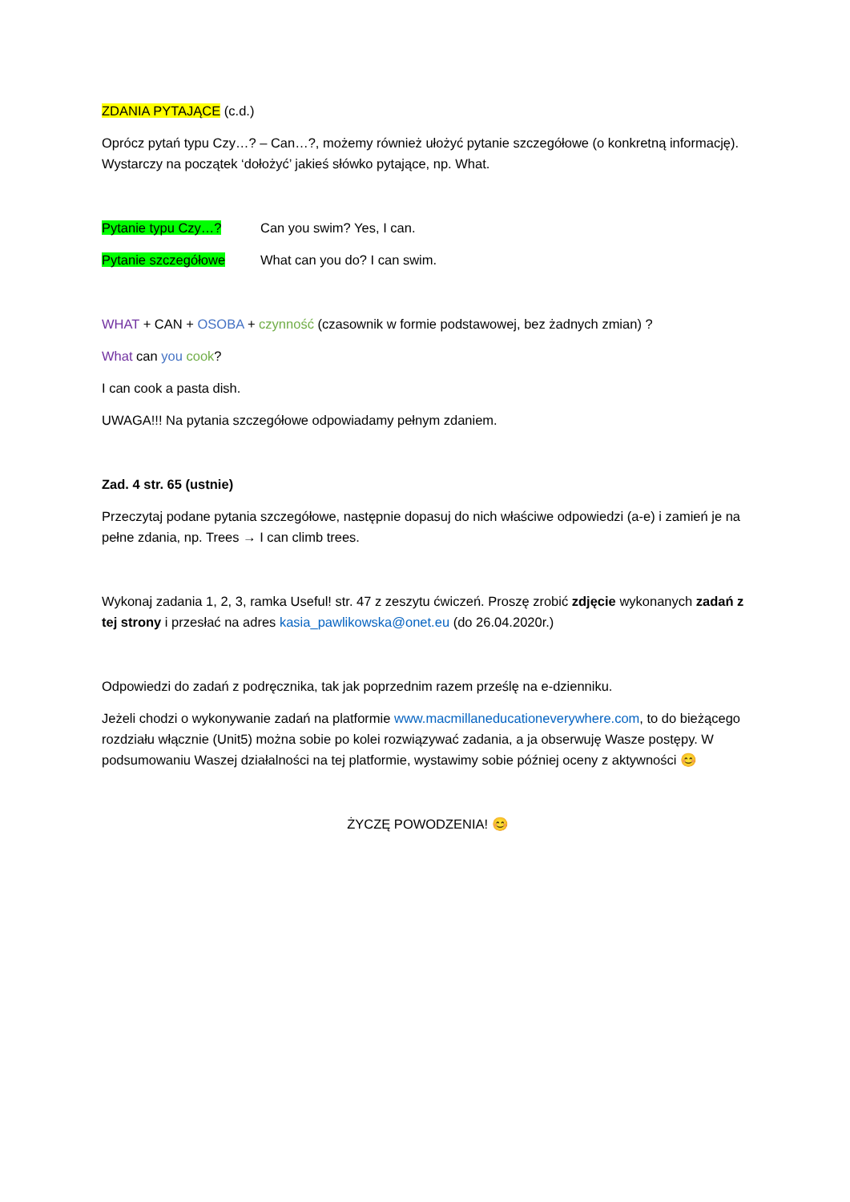ZDANIA PYTAJĄCE (c.d.)
Oprócz pytań typu Czy…? – Can…?, możemy również ułożyć pytanie szczegółowe (o konkretną informację). Wystarczy na początek ‘dołożyć’ jakieś słówko pytające, np. What.
Pytanie typu Czy…? Can you swim? Yes, I can.
Pytanie szczegółowe What can you do? I can swim.
WHAT + CAN + OSOBA + czynność (czasownik w formie podstawowej, bez żadnych zmian) ?
What can you cook?
I can cook a pasta dish.
UWAGA!!! Na pytania szczegółowe odpowiadamy pełnym zdaniem.
Zad. 4 str. 65 (ustnie)
Przeczytaj podane pytania szczegółowe, następnie dopasuj do nich właściwe odpowiedzi (a-e) i zamień je na pełne zdania, np. Trees → I can climb trees.
Wykonaj zadania 1, 2, 3, ramka Useful! str. 47 z zeszytu ćwiczeń. Proszę zrobić zdjęcie wykonanych zadań z tej strony i przesłać na adres kasia_pawlikowska@onet.eu (do 26.04.2020r.)
Odpowiedzi do zadań z podręcznika, tak jak poprzednim razem prześlę na e-dzienniku.
Jeżeli chodzi o wykonywanie zadań na platformie www.macmillaneducationeverywhere.com, to do bieżącego rozdziału włącznie (Unit5) można sobie po kolei rozwiązywać zadania, a ja obserwuję Wasze postępy. W podsumowaniu Waszej działalności na tej platformie, wystawimy sobie później oceny z aktywności 😊
ŻYCZĘ POWODZENIA! 😊